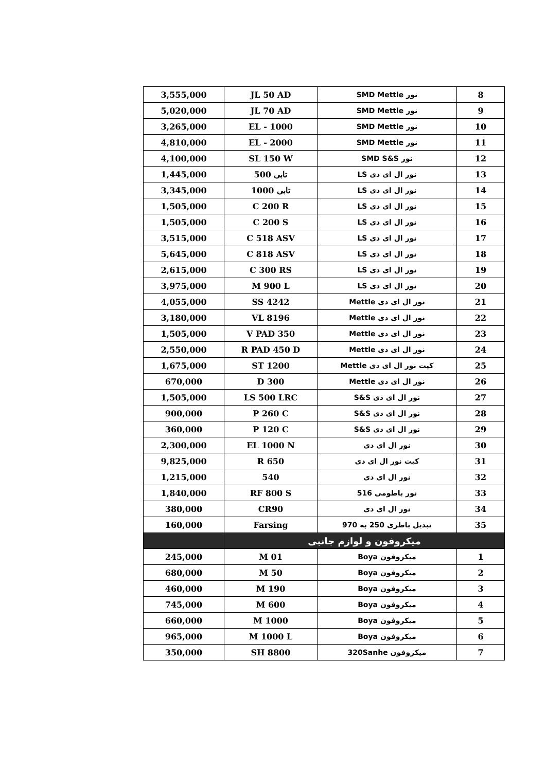| 8 | نور SMD Mettle | JL 50 AD | 3,555,000 |
| 9 | نور SMD Mettle | JL 70 AD | 5,020,000 |
| 10 | نور SMD Mettle | EL - 1000 | 3,265,000 |
| 11 | نور SMD Mettle | EL - 2000 | 4,810,000 |
| 12 | نور SMD S&S | SL 150 W | 4,100,000 |
| 13 | نور ال ای دی LS | تابی 500 | 1,445,000 |
| 14 | نور ال ای دی LS | تابی 1000 | 3,345,000 |
| 15 | نور ال ای دی LS | C 200 R | 1,505,000 |
| 16 | نور ال ای دی LS | C 200 S | 1,505,000 |
| 17 | نور ال ای دی LS | C 518 ASV | 3,515,000 |
| 18 | نور ال ای دی LS | C 818 ASV | 5,645,000 |
| 19 | نور ال ای دی LS | C 300 RS | 2,615,000 |
| 20 | نور ال ای دی LS | M 900 L | 3,975,000 |
| 21 | نور ال ای دی Mettle | SS 4242 | 4,055,000 |
| 22 | نور ال ای دی Mettle | VL 8196 | 3,180,000 |
| 23 | نور ال ای دی Mettle | V PAD 350 | 1,505,000 |
| 24 | نور ال ای دی Mettle | R PAD 450 D | 2,550,000 |
| 25 | کیت نور ال ای دی Mettle | ST 1200 | 1,675,000 |
| 26 | نور ال ای دی Mettle | D 300 | 670,000 |
| 27 | نور ال ای دی S&S | LS 500 LRC | 1,505,000 |
| 28 | نور ال ای دی S&S | P 260 C | 900,000 |
| 29 | نور ال ای دی S&S | P 120 C | 360,000 |
| 30 | نور ال ای دی | EL 1000 N | 2,300,000 |
| 31 | کیت نور ال ای دی | 650 R | 9,825,000 |
| 32 | نور ال ای دی | 540 | 1,215,000 |
| 33 | نور باطومی 516 | RF 800 S | 1,840,000 |
| 34 | نور ال ای دی | CR90 | 380,000 |
| 35 | تبدیل باطری 250 به 970 | Farsing | 160,000 |
| میکروفون و لوازم جانبی | | | |
| 1 | میکروفون Boya | M 01 | 245,000 |
| 2 | میکروفون Boya | M 50 | 680,000 |
| 3 | میکروفون Boya | M 190 | 460,000 |
| 4 | میکروفون Boya | M 600 | 745,000 |
| 5 | میکروفون Boya | M 1000 | 660,000 |
| 6 | میکروفون Boya | M 1000 L | 965,000 |
| 7 | میکروفون 320Sanhe | SH 8800 | 350,000 |